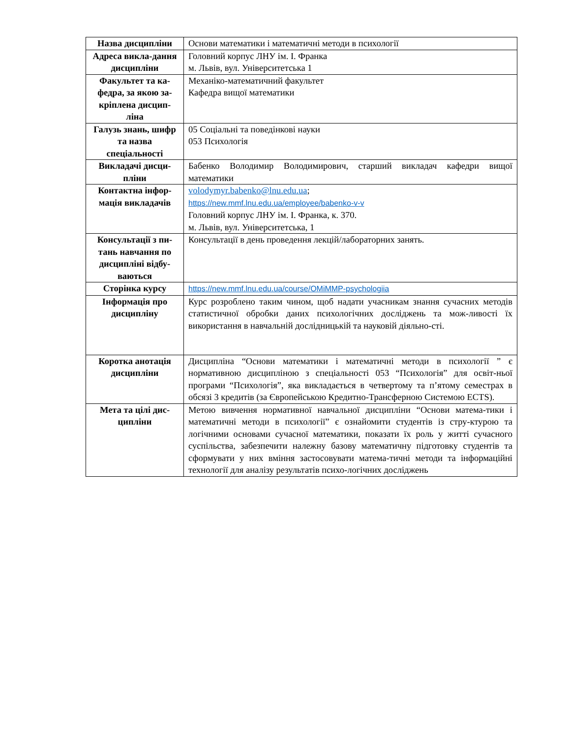| Назва дисципліни | Основи математики і математичні методи в психології |
| Адреса викла-дання дисципліни | Головний корпус ЛНУ ім. І. Франка м. Львів, вул. Університетська 1 |
| Факультет та ка-федра, за якою за-кріплена дисцип-ліна | Механіко-математичний факультет Кафедра вищої математики |
| Галузь знань, шифр та назва спеціальності | 05 Соціальні та поведінкові науки 053 Психологія |
| Викладачі дисци-пліни | Бабенко Володимир Володимирович, старший викладач кафедри вищої математики |
| Контактна інфор-мація викладачів | volodymyr.babenko@lnu.edu.ua ; https://new.mmf.lnu.edu.ua/employee/babenko-v-v Головний корпус ЛНУ ім. І. Франка, к. 370. м. Львів, вул. Університетська, 1 |
| Консультації з пи-тань навчання по дисципліні відбу-ваються | Консультації в день проведення лекцій/лабораторних занять. |
| Сторінка курсу | https://new.mmf.lnu.edu.ua/course/OMiMMP-psychologiia |
| Інформація про дисципліну | Курс розроблено таким чином, щоб надати учасникам знання сучасних методів статистичної обробки даних психологічних досліджень та мож-ливості їх використання в навчальній дослідницькій та науковій діяльно-сті. |
| Коротка анотація дисципліни | Дисципліна “Основи математики і математичні методи в психології ” є нормативною дисципліною з спеціальності 053 “Психологія” для освіт-ньої програми “Психологія”, яка викладається в четвертому та п’ятому семестрах в обсязі 3 кредитів (за Європейською Кредитно-Трансферною Системою ECTS). |
| Мета та цілі дис-ципліни | Метою вивчення нормативної навчальної дисципліни “Основи матема-тики і математичні методи в психології” є ознайомити студентів із стру-ктурою та логічними основами сучасної математики, показати їх роль у житті сучасного суспільства, забезпечити належну базову математичну підготовку студентів та сформувати у них вміння застосовувати матема-тичні методи та інформаційні технології для аналізу результатів психо-логічних досліджень |